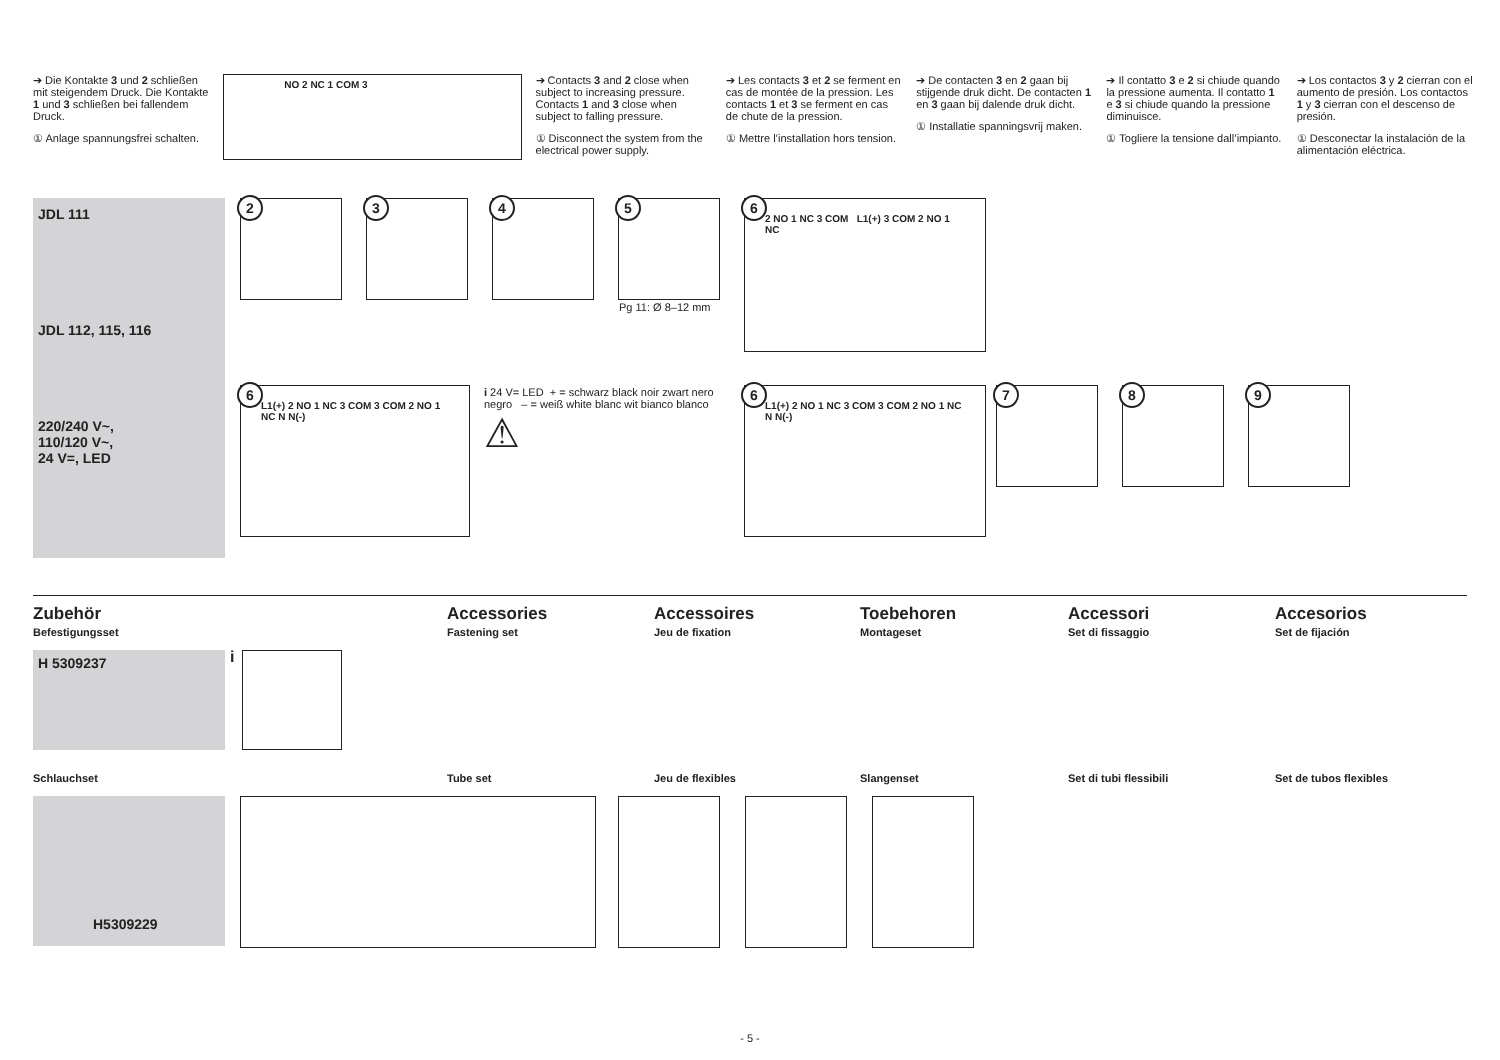➔ Die Kontakte 3 und 2 schließen mit steigendem Druck. Die Kontakte 1 und 3 schließen bei fallendem Druck.
① Anlage spannungsfrei schalten.
NO 2 NC 1 COM 3
➔ Contacts 3 and 2 close when subject to increasing pressure. Contacts 1 and 3 close when subject to falling pressure.
① Disconnect the system from the electrical power supply.
➔ Les contacts 3 et 2 se ferment en cas de montée de la pression. Les contacts 1 et 3 se ferment en cas de chute de la pression.
① Mettre l’installation hors tension.
➔ De contacten 3 en 2 gaan bij stijgende druk dicht. De contacten 1 en 3 gaan bij dalende druk dicht.
① Installatie spanningsvrij maken.
➔ Il contatto 3 e 2 si chiude quando la pressione aumenta. Il contatto 1 e 3 si chiude quando la pressione diminuisce.
① Togliere la tensione dall’impianto.
➔ Los contactos 3 y 2 cierran con el aumento de presión. Los contactos 1 y 3 cierran con el descenso de presión.
① Desconectar la instalación de la alimentación eléctrica.
JDL 111
JDL 112, 115, 116
220/240 V~,
110/120 V~,
24 V=, LED
2 3 4
5
Pg 11: Ø 8–12 mm
6
2 NO 1 NC 3 COM L1(+) 3 COM 2 NO 1 NC
6
L1(+) 2 NO 1 NC 3 COM 3 COM 2 NO 1 NC N N(-)
i 24 V= LED + = schwarz black noir zwart nero negro – = weiß white blanc wit bianco blanco
⚠
6
L1(+) 2 NO 1 NC 3 COM 3 COM 2 NO 1 NC N N(-)
7 8 9
Zubehör
Befestigungsset
Accessories
Fastening set
Accessoires
Jeu de fixation
Toebehoren
Montageset
Accessori
Set di fissaggio
Accesorios
Set de fijación
H 5309237 i
Schlauchset Tube set Jeu de flexibles Slangenset Set di tubi flessibili Set de tubos flexibles
H5309229
- 5 -